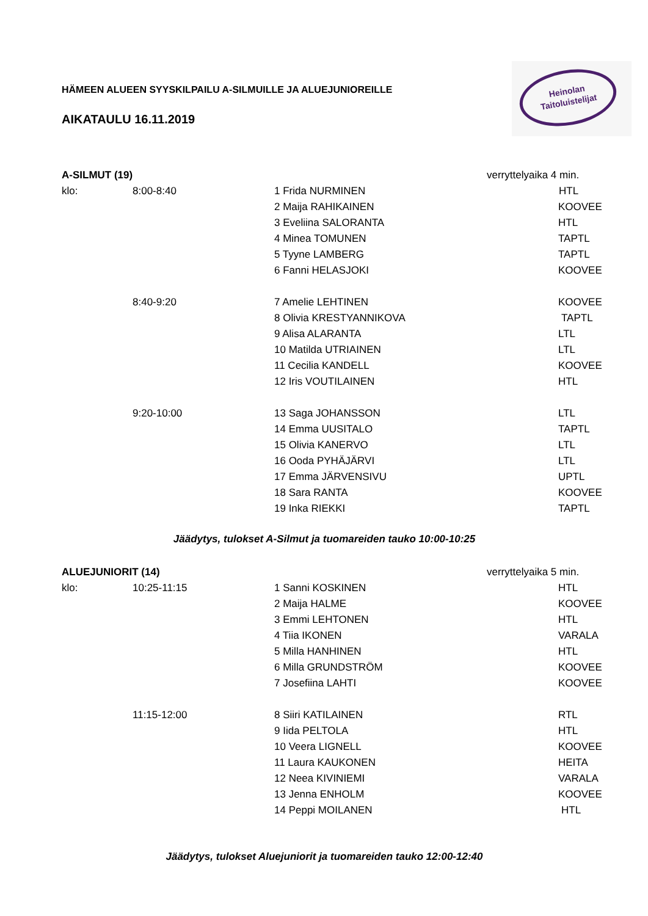Heinolan
Taitoluistelijat
HÄMEEN ALUEEN SYYSKILPAILU A-SILMUILLE JA ALUEJUNIOREILLE
AIKATAULU 16.11.2019
| A-SILMUT (19) | | | verryttelyaika 4 min. |
| klo: | 8:00-8:40 | 1 Frida NURMINEN | HTL |
| | | 2 Maija RAHIKAINEN | KOOVEE |
| | | 3 Eveliina SALORANTA | HTL |
| | | 4 Minea TOMUNEN | TAPTL |
| | | 5 Tyyne LAMBERG | TAPTL |
| | | 6 Fanni HELASJOKI | KOOVEE |
| | 8:40-9:20 | 7 Amelie LEHTINEN | KOOVEE |
| | | 8 Olivia KRESTYANNIKOVA | TAPTL |
| | | 9 Alisa ALARANTA | LTL |
| | | 10 Matilda UTRIAINEN | LTL |
| | | 11 Cecilia KANDELL | KOOVEE |
| | | 12 Iris VOUTILAINEN | HTL |
| | 9:20-10:00 | 13 Saga JOHANSSON | LTL |
| | | 14 Emma UUSITALO | TAPTL |
| | | 15 Olivia KANERVO | LTL |
| | | 16 Ooda PYHÄJÄRVI | LTL |
| | | 17 Emma JÄRVENSIVU | UPTL |
| | | 18 Sara RANTA | KOOVEE |
| | | 19 Inka RIEKKI | TAPTL |
Jäädytys, tulokset A-Silmut ja tuomareiden tauko 10:00-10:25
| ALUEJUNIORIT (14) | | | verryttelyaika 5 min. |
| klo: | 10:25-11:15 | 1 Sanni KOSKINEN | HTL |
| | | 2 Maija HALME | KOOVEE |
| | | 3 Emmi LEHTONEN | HTL |
| | | 4 Tiia IKONEN | VARALA |
| | | 5 Milla HANHINEN | HTL |
| | | 6 Milla GRUNDSTRÖM | KOOVEE |
| | | 7 Josefiina LAHTI | KOOVEE |
| | 11:15-12:00 | 8 Siiri KATILAINEN | RTL |
| | | 9 Iida PELTOLA | HTL |
| | | 10 Veera LIGNELL | KOOVEE |
| | | 11 Laura KAUKONEN | HEITA |
| | | 12 Neea KIVINIEMI | VARALA |
| | | 13 Jenna ENHOLM | KOOVEE |
| | | 14 Peppi MOILANEN | HTL |
Jäädytys, tulokset Aluejuniorit ja tuomareiden tauko 12:00-12:40